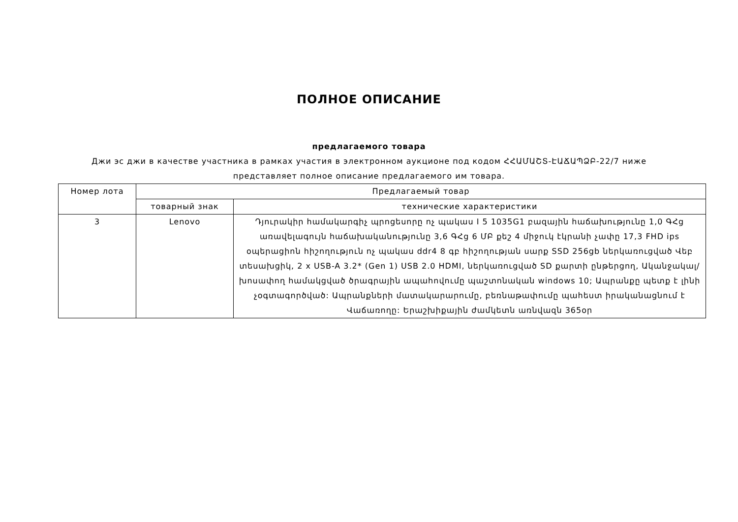ПОЛНОЕ ОПИСАНИЕ
предлагаемого товара
Джи эс джи в качестве участника в рамках участия в электронном аукционе под кодом ՀՀԱՄԱՇՏ-ԷԱՃԱՊՁԲ-22/7 ниже представляет полное описание предлагаемого им товара.
| Номер лота | Предлагаемый товар | |
| --- | --- | --- |
| | товарный знак | технические характеристики |
| 3 | Lenovo | Դյուրակիր համակարգիչ պրոցեսորը ոչ պակաս I 5 1035G1 բազային հաճախությունը 1,0 ԳՀց առավելագույն հաճախականությունը 3,6 ԳՀց 6 ՄԲ քեշ 4 միջուկ էկրանի չափը 17,3 FHD ips օպերացիոն հիշողություն ոչ պակաս ddr4 8 գբ հիշողության սարք SSD 256gb ներկառուցված Վեբ տեսախցիկ, 2 x USB-A 3.2* (Gen 1) USB 2.0 HDMI, ներկառուցված SD քարտի ընթերցող, Ականջակալ/խոսափող համակցված ծրագրային ապահովումը պաշտոնական windows 10; Ապրանքը պետք է լինի չօգտագործված: Ապրանքների մատակարարումը, բեռնաթափումը պահեստ իրականացնում է Վաճառողը: Երաշխիքային ժամկետն առնվազն 365օր |